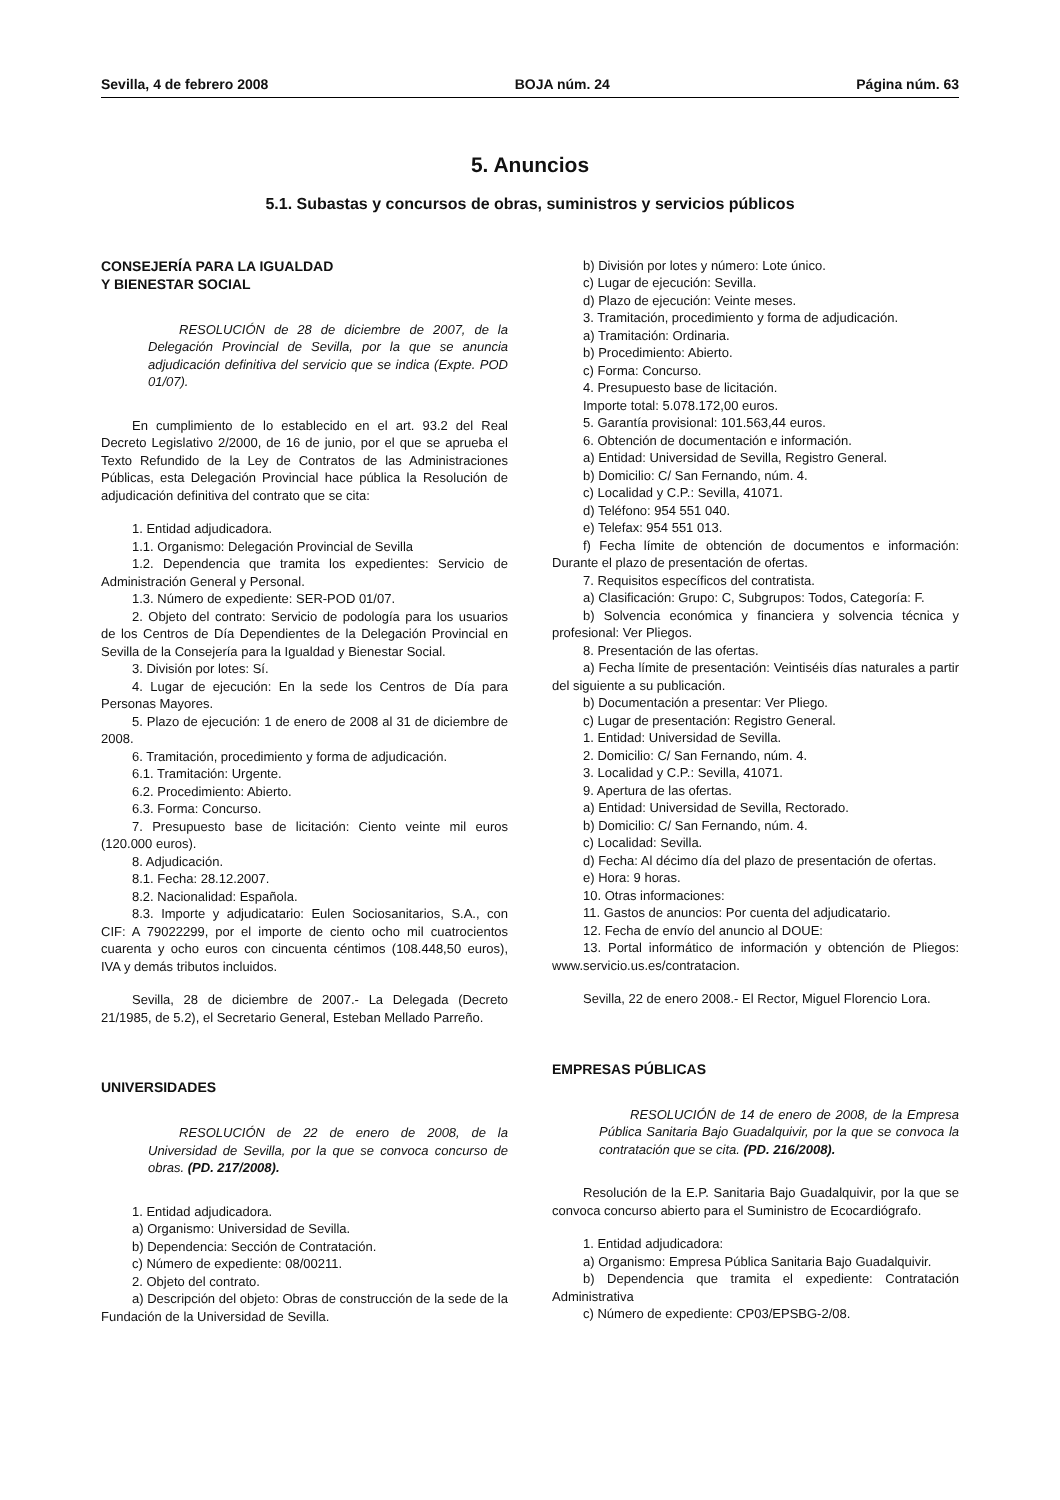Sevilla, 4 de febrero 2008 BOJA núm. 24 Página núm. 63
5. Anuncios
5.1. Subastas y concursos de obras, suministros y servicios públicos
CONSEJERÍA PARA LA IGUALDAD
Y BIENESTAR SOCIAL
RESOLUCIÓN de 28 de diciembre de 2007, de la Delegación Provincial de Sevilla, por la que se anuncia adjudicación definitiva del servicio que se indica (Expte. POD 01/07).
En cumplimiento de lo establecido en el art. 93.2 del Real Decreto Legislativo 2/2000, de 16 de junio, por el que se aprueba el Texto Refundido de la Ley de Contratos de las Administraciones Públicas, esta Delegación Provincial hace pública la Resolución de adjudicación definitiva del contrato que se cita:
1. Entidad adjudicadora.
1.1. Organismo: Delegación Provincial de Sevilla
1.2. Dependencia que tramita los expedientes: Servicio de Administración General y Personal.
1.3. Número de expediente: SER-POD 01/07.
2. Objeto del contrato: Servicio de podología para los usuarios de los Centros de Día Dependientes de la Delegación Provincial en Sevilla de la Consejería para la Igualdad y Bienestar Social.
3. División por lotes: Sí.
4. Lugar de ejecución: En la sede los Centros de Día para Personas Mayores.
5. Plazo de ejecución: 1 de enero de 2008 al 31 de diciembre de 2008.
6. Tramitación, procedimiento y forma de adjudicación.
6.1. Tramitación: Urgente.
6.2. Procedimiento: Abierto.
6.3. Forma: Concurso.
7. Presupuesto base de licitación: Ciento veinte mil euros (120.000 euros).
8. Adjudicación.
8.1. Fecha: 28.12.2007.
8.2. Nacionalidad: Española.
8.3. Importe y adjudicatario: Eulen Sociosanitarios, S.A., con CIF: A 79022299, por el importe de ciento ocho mil cuatrocientos cuarenta y ocho euros con cincuenta céntimos (108.448,50 euros), IVA y demás tributos incluidos.
Sevilla, 28 de diciembre de 2007.- La Delegada (Decreto 21/1985, de 5.2), el Secretario General, Esteban Mellado Parreño.
UNIVERSIDADES
RESOLUCIÓN de 22 de enero de 2008, de la Universidad de Sevilla, por la que se convoca concurso de obras. (PD. 217/2008).
1. Entidad adjudicadora.
a) Organismo: Universidad de Sevilla.
b) Dependencia: Sección de Contratación.
c) Número de expediente: 08/00211.
2. Objeto del contrato.
a) Descripción del objeto: Obras de construcción de la sede de la Fundación de la Universidad de Sevilla.
b) División por lotes y número: Lote único.
c) Lugar de ejecución: Sevilla.
d) Plazo de ejecución: Veinte meses.
3. Tramitación, procedimiento y forma de adjudicación.
a) Tramitación: Ordinaria.
b) Procedimiento: Abierto.
c) Forma: Concurso.
4. Presupuesto base de licitación.
Importe total: 5.078.172,00 euros.
5. Garantía provisional: 101.563,44 euros.
6. Obtención de documentación e información.
a) Entidad: Universidad de Sevilla, Registro General.
b) Domicilio: C/ San Fernando, núm. 4.
c) Localidad y C.P.: Sevilla, 41071.
d) Teléfono: 954 551 040.
e) Telefax: 954 551 013.
f) Fecha límite de obtención de documentos e información: Durante el plazo de presentación de ofertas.
7. Requisitos específicos del contratista.
a) Clasificación: Grupo: C, Subgrupos: Todos, Categoría: F.
b) Solvencia económica y financiera y solvencia técnica y profesional: Ver Pliegos.
8. Presentación de las ofertas.
a) Fecha límite de presentación: Veintiséis días naturales a partir del siguiente a su publicación.
b) Documentación a presentar: Ver Pliego.
c) Lugar de presentación: Registro General.
1. Entidad: Universidad de Sevilla.
2. Domicilio: C/ San Fernando, núm. 4.
3. Localidad y C.P.: Sevilla, 41071.
9. Apertura de las ofertas.
a) Entidad: Universidad de Sevilla, Rectorado.
b) Domicilio: C/ San Fernando, núm. 4.
c) Localidad: Sevilla.
d) Fecha: Al décimo día del plazo de presentación de ofertas.
e) Hora: 9 horas.
10. Otras informaciones:
11. Gastos de anuncios: Por cuenta del adjudicatario.
12. Fecha de envío del anuncio al DOUE:
13. Portal informático de información y obtención de Pliegos: www.servicio.us.es/contratacion.
Sevilla, 22 de enero 2008.- El Rector, Miguel Florencio Lora.
EMPRESAS PÚBLICAS
RESOLUCIÓN de 14 de enero de 2008, de la Empresa Pública Sanitaria Bajo Guadalquivir, por la que se convoca la contratación que se cita. (PD. 216/2008).
Resolución de la E.P. Sanitaria Bajo Guadalquivir, por la que se convoca concurso abierto para el Suministro de Ecocardiógrafo.
1. Entidad adjudicadora:
a) Organismo: Empresa Pública Sanitaria Bajo Guadalquivir.
b) Dependencia que tramita el expediente: Contratación Administrativa
c) Número de expediente: CP03/EPSBG-2/08.